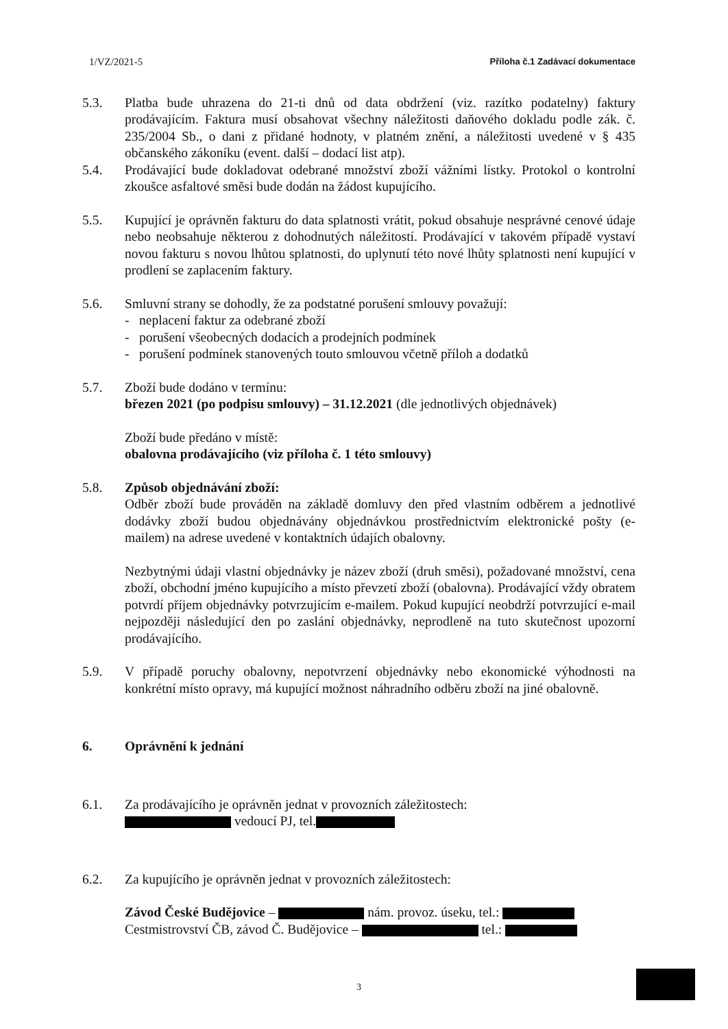1/VZ/2021-5 Příloha č.1 Zadávací dokumentace
5.3. Platba bude uhrazena do 21-ti dnů od data obdržení (viz. razítko podatelny) faktury prodávajícím. Faktura musí obsahovat všechny náležitosti daňového dokladu podle zák. č. 235/2004 Sb., o dani z přidané hodnoty, v platném znění, a náležitosti uvedené v § 435 občanského zákoníku (event. další – dodací list atp).
5.4. Prodávající bude dokladovat odebrané množství zboží vážními lístky. Protokol o kontrolní zkoušce asfaltové směsi bude dodán na žádost kupujícího.
5.5. Kupující je oprávněn fakturu do data splatnosti vrátit, pokud obsahuje nesprávné cenové údaje nebo neobsahuje některou z dohodnutých náležitostí. Prodávající v takovém případě vystaví novou fakturu s novou lhůtou splatnosti, do uplynutí této nové lhůty splatnosti není kupující v prodlení se zaplacením faktury.
5.6. Smluvní strany se dohodly, že za podstatné porušení smlouvy považují:
- neplacení faktur za odebrané zboží
- porušení všeobecných dodacích a prodejních podmínek
- porušení podmínek stanovených touto smlouvou včetně příloh a dodatků
5.7. Zboží bude dodáno v termínu:
březen 2021 (po podpisu smlouvy) – 31.12.2021 (dle jednotlivých objednávek)
Zboží bude předáno v místě:
obalovna prodávajícího (viz příloha č. 1 této smlouvy)
5.8. Způsob objednávání zboží:
Odběr zboží bude prováděn na základě domluvy den před vlastním odběrem a jednotlivé dodávky zboží budou objednávány objednávkou prostřednictvím elektronické pošty (e-mailem) na adrese uvedené v kontaktních údajích obalovny.
Nezbytnými údaji vlastní objednávky je název zboží (druh směsi), požadované množství, cena zboží, obchodní jméno kupujícího a místo převzetí zboží (obalovna). Prodávající vždy obratem potvrdí příjem objednávky potvrzujícím e-mailem. Pokud kupující neobdrží potvrzující e-mail nejpozději následující den po zaslání objednávky, neprodleně na tuto skutečnost upozorní prodávajícího.
5.9. V případě poruchy obalovny, nepotvrzení objednávky nebo ekonomické výhodnosti na konkrétní místo opravy, má kupující možnost náhradního odběru zboží na jiné obalovně.
6. Oprávnění k jednání
6.1. Za prodávajícího je oprávněn jednat v provozních záležitostech:
vedoucí PJ, tel.
6.2. Za kupujícího je oprávněn jednat v provozních záležitostech:
Závod České Budějovice – nám. provoz. úseku, tel.:
Cestmistrovství ČB, závod Č. Budějovice – tel.:
3